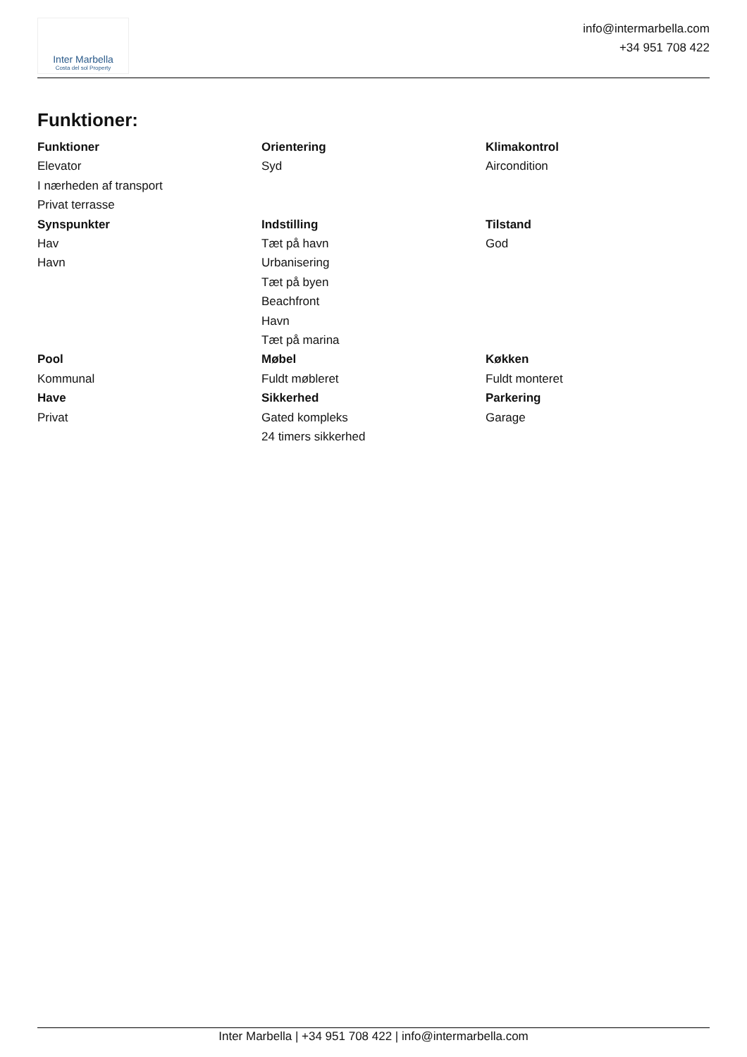Inter Marbella
Costa del sol Property
info@intermarbella.com
+34 951 708 422
Funktioner:
Funktioner
Elevator
I nærheden af transport
Privat terrasse
Orientering
Syd
Klimakontrol
Aircondition
Synspunkter
Hav
Havn
Indstilling
Tæt på havn
Urbanisering
Tæt på byen
Beachfront
Havn
Tæt på marina
Tilstand
God
Pool
Kommunal
Møbel
Fuldt møbleret
Køkken
Fuldt monteret
Have
Privat
Sikkerhed
Gated kompleks
24 timers sikkerhed
Parkering
Garage
Inter Marbella | +34 951 708 422 | info@intermarbella.com